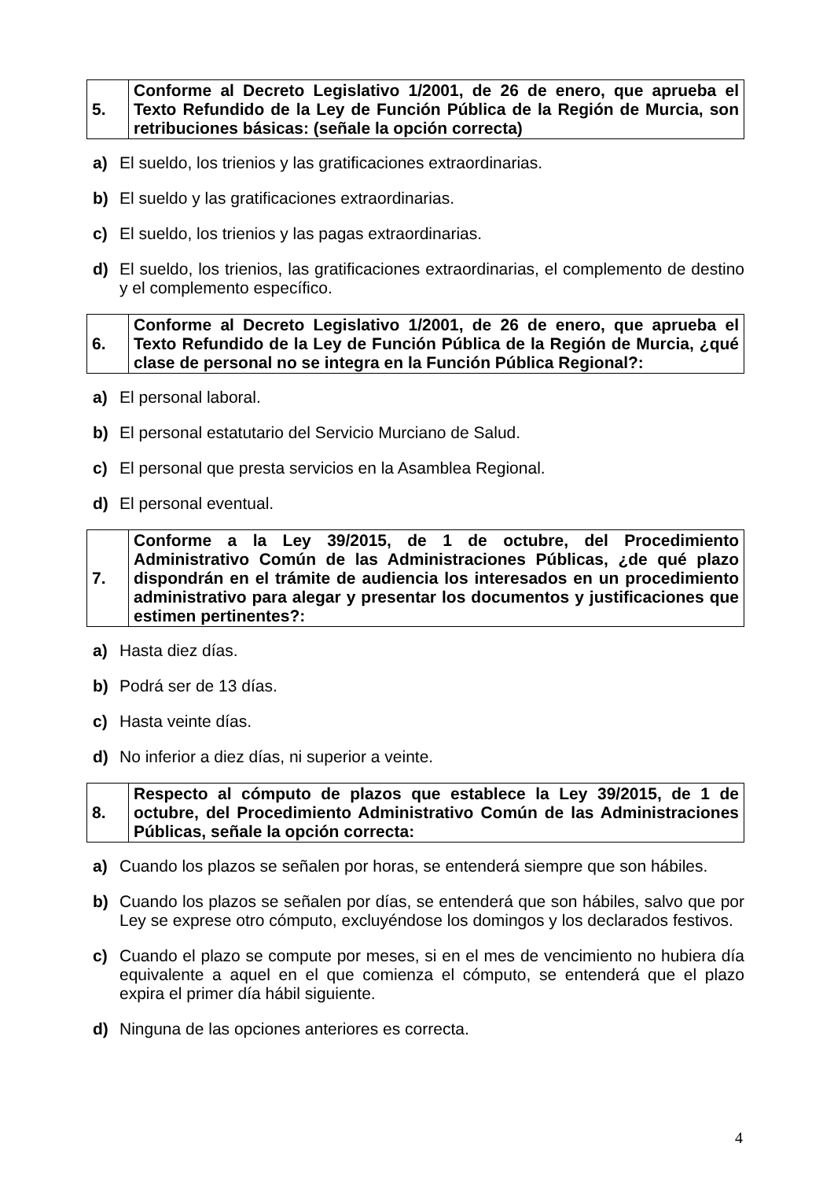| 5. | Conforme al Decreto Legislativo 1/2001, de 26 de enero, que aprueba el Texto Refundido de la Ley de Función Pública de la Región de Murcia, son retribuciones básicas: (señale la opción correcta) |
a) El sueldo, los trienios y las gratificaciones extraordinarias.
b) El sueldo y las gratificaciones extraordinarias.
c) El sueldo, los trienios y las pagas extraordinarias.
d) El sueldo, los trienios, las gratificaciones extraordinarias, el complemento de destino y el complemento específico.
| 6. | Conforme al Decreto Legislativo 1/2001, de 26 de enero, que aprueba el Texto Refundido de la Ley de Función Pública de la Región de Murcia, ¿qué clase de personal no se integra en la Función Pública Regional?: |
a) El personal laboral.
b) El personal estatutario del Servicio Murciano de Salud.
c) El personal que presta servicios en la Asamblea Regional.
d) El personal eventual.
| 7. | Conforme a la Ley 39/2015, de 1 de octubre, del Procedimiento Administrativo Común de las Administraciones Públicas, ¿de qué plazo dispondrán en el trámite de audiencia los interesados en un procedimiento administrativo para alegar y presentar los documentos y justificaciones que estimen pertinentes?: |
a) Hasta diez días.
b) Podrá ser de 13 días.
c) Hasta veinte días.
d) No inferior a diez días, ni superior a veinte.
| 8. | Respecto al cómputo de plazos que establece la Ley 39/2015, de 1 de octubre, del Procedimiento Administrativo Común de las Administraciones Públicas, señale la opción correcta: |
a) Cuando los plazos se señalen por horas, se entenderá siempre que son hábiles.
b) Cuando los plazos se señalen por días, se entenderá que son hábiles, salvo que por Ley se exprese otro cómputo, excluyéndose los domingos y los declarados festivos.
c) Cuando el plazo se compute por meses, si en el mes de vencimiento no hubiera día equivalente a aquel en el que comienza el cómputo, se entenderá que el plazo expira el primer día hábil siguiente.
d) Ninguna de las opciones anteriores es correcta.
4